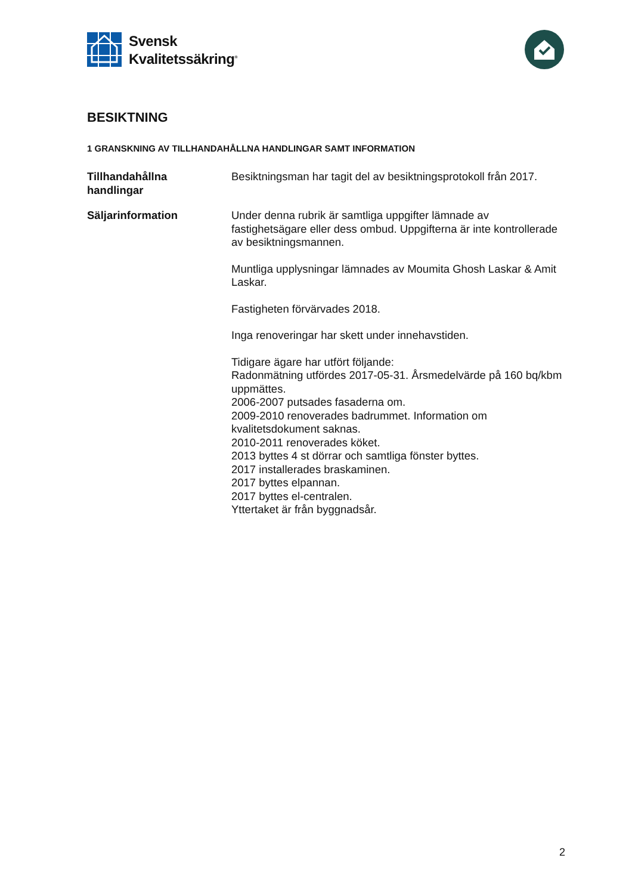Svensk
Kvalitetssäkring<sup>®</sup>
BESIKTNING
1 GRANSKNING AV TILLHANDAHÅLLNA HANDLINGAR SAMT INFORMATION
Tillhandahållna
handlingar
Besiktningsman har tagit del av besiktningsprotokoll från 2017.
Säljarinformation Under denna rubrik är samtliga uppgifter lämnade av fastighetsägare eller dess ombud. Uppgifterna är inte kontrollerade av besiktningsmannen.
Muntliga upplysningar lämnades av Moumita Ghosh Laskar & Amit Laskar.
Fastigheten förvärvades 2018.
Inga renoveringar har skett under innehavstiden.
Tidigare ägare har utfört följande:
Radonmätning utfördes 2017-05-31. Årsmedelvärde på 160 bq/kbm uppmättes.
2006-2007 putsades fasaderna om.
2009-2010 renoverades badrummet. Information om kvalitetsdokument saknas.
2010-2011 renoverades köket.
2013 byttes 4 st dörrar och samtliga fönster byttes.
2017 installerades braskaminen.
2017 byttes elpannan.
2017 byttes el-centralen.
Yttertaket är från byggnadsår.
2